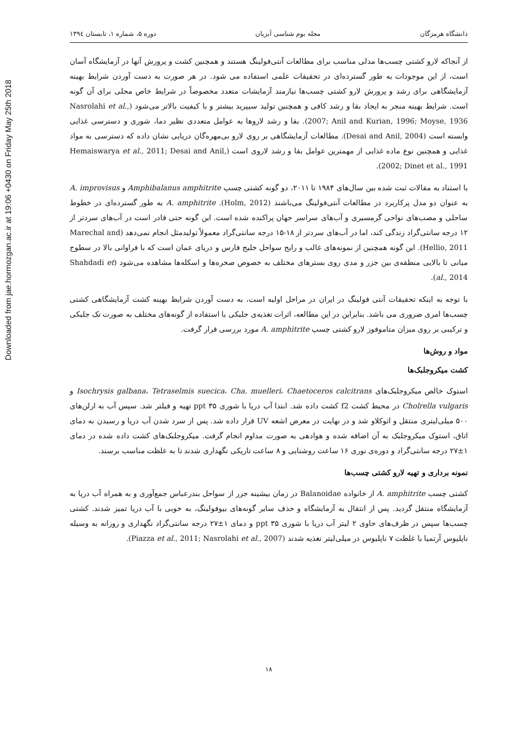Downloaded from jae.hormozgan.ac.ir at 19:06 +0430 on Friday May 25th 2018
دانشگاه هرمزگان مجله بوم شناسی آبزیان دوره ۵، شماره ۱، تابستان ۱۳۹٤
از آنجاکه لارو کشتی چسب‌ها مدلی مناسب برای مطالعات آنتی‌فولینگ هستند و همچنین کشت و پرورش آنها در آزمایشگاه آسان است، از این موجودات به طور گسترده‌ای در تحقیقات علمی استفاده می شود. در هر صورت به دست آوردن شرایط بهینه آزمایشگاهی برای رشد و پرورش لارو کشتی چسب‌ها نیازمند آزمایشات متعدد مخصوصاً در شرایط خاص محلی برای آن گونه است. شرایط بهینه منجر به ایجاد بقا و رشد کافی و همچنین تولید سیپرید بیشتر و با کیفیت بالاتر می‌شود (Nasrolahi et al., 2007; Anil and Kurian, 1996; Moyse, 1936). بقا و رشد لاروها به عوامل متعددی نظیر دما، شوری و دسترسی غذایی وابسته است (Desai and Anil, 2004). مطالعات آزمایشگاهی بر روی لارو بی‌مهره‌گان دریایی نشان داده که دسترسی به مواد غذایی و همچنین نوع ماده غذایی از مهمترین عوامل بقا و رشد لاروی است (Hemaiswarya et al., 2011; Desai and Anil, 2002; Dinet et al., 1991).
با استناد به مقالات ثبت شده بین سال‌های ۱۹۸۴ تا ۲۰۱۱، دو گونه کشتی چسپ Amphibalanus amphitrite و A. improvisus به عنوان دو مدل پرکاربرد در مطالعات آنتی‌فولینگ می‌باشند (Holm, 2012). A. amphitrite به طور گسترده‌ای در خطوط ساحلی و مصب‌های نواحی گرمسیری و آب‌های سراسر جهان پراکنده شده است. این گونه حتی قادر است در آب‌های سردتر از ۱۲ درجه سانتی‌گراد زندگی کند، اما در آب‌های سردتر از ۱۸-۱۵ درجه سانتی‌گراد معمولاً تولیدمثل انجام نمی‌دهد (Marechal and Hellio, 2011). این گونه همچنین از نمونه‌های غالب و رایج سواحل خلیج فارس و دریای عمان است که با فراوانی بالا در سطوح میانی تا بالایی منطقه‌ی بین جزر و مدی روی بسترهای مختلف به خصوص صخره‌ها و اسکله‌ها مشاهده می‌شود (Shahdadi et al., 2014).
با توجه به اینکه تحقیقات آنتی فولینگ در ایران در مراحل اولیه است، به دست آوردن شرایط بهینه کشت آزمایشگاهی کشتی چسب‌ها امری ضروری می باشد. بنابراین در این مطالعه، اثرات تغذیه‌ی جلبکی با استفاده از گونه‌های مختلف به صورت تک جلبکی و ترکیبی بر روی میزان متاموفوز لارو کشتی چسپ A. amphitrite مورد بررسی قرار گرفت.
مواد و روش‌ها
کشت میکروجلبک‌ها
استوک خالص میکروجلبک‌های Isochrysis galbana، Tetraselmis suecica، Cha. muelleri، Chaetoceros calcitrans و Cholrella vulgaris در محیط کشت f2 کشت داده شد. ابتدا آب دریا با شوری ۳۵ ppt تهیه و فیلتر شد. سپس آب به ارلن‌های ۵۰۰ میلی‌لیتری منتقل و اتوکلاو شد و در نهایت در معرض اشعه UV قرار داده شد. پس از سرد شدن آب دریا و رسیدن به دمای اتاق، استوک میکروجلبک به آن اضافه شده و هوادهی به صورت مداوم انجام گرفت. میکروجلبک‌های کشت داده شده در دمای ۱±۲۷ درجه سانتی‌گراد و دوره‌ی نوری ۱۶ ساعت روشنایی و ۸ ساعت تاریکی نگهداری شدند تا به غلظت مناسب برسند.
نمونه برداری و تهیه لارو کشتی چسب‌ها
کشتی چسب A. amphitrite از خانواده Balanoidae در زمان بیشینه جزر از سواحل بندرعباس جمع‌آوری و به همراه آب دریا به آزمایشگاه منتقل گردید. پس از انتقال به آزمایشگاه و حذف سایر گونه‌های بیوفولینگ، به خوبی با آب دریا تمیز شدند. کشتی چسب‌ها سپس در ظرف‌های حاوی ۲ لیتر آب دریا با شوری ۳۵ ppt و دمای ۱±۲۷ درجه سانتی‌گراد نگهداری و روزانه به وسیله ناپلیوس آرتمیا با غلظت ۷ ناپلیوس در میلی‌لیتر تغذیه شدند (Piazza et al., 2011; Nasrolahi et al., 2007).
۱۸